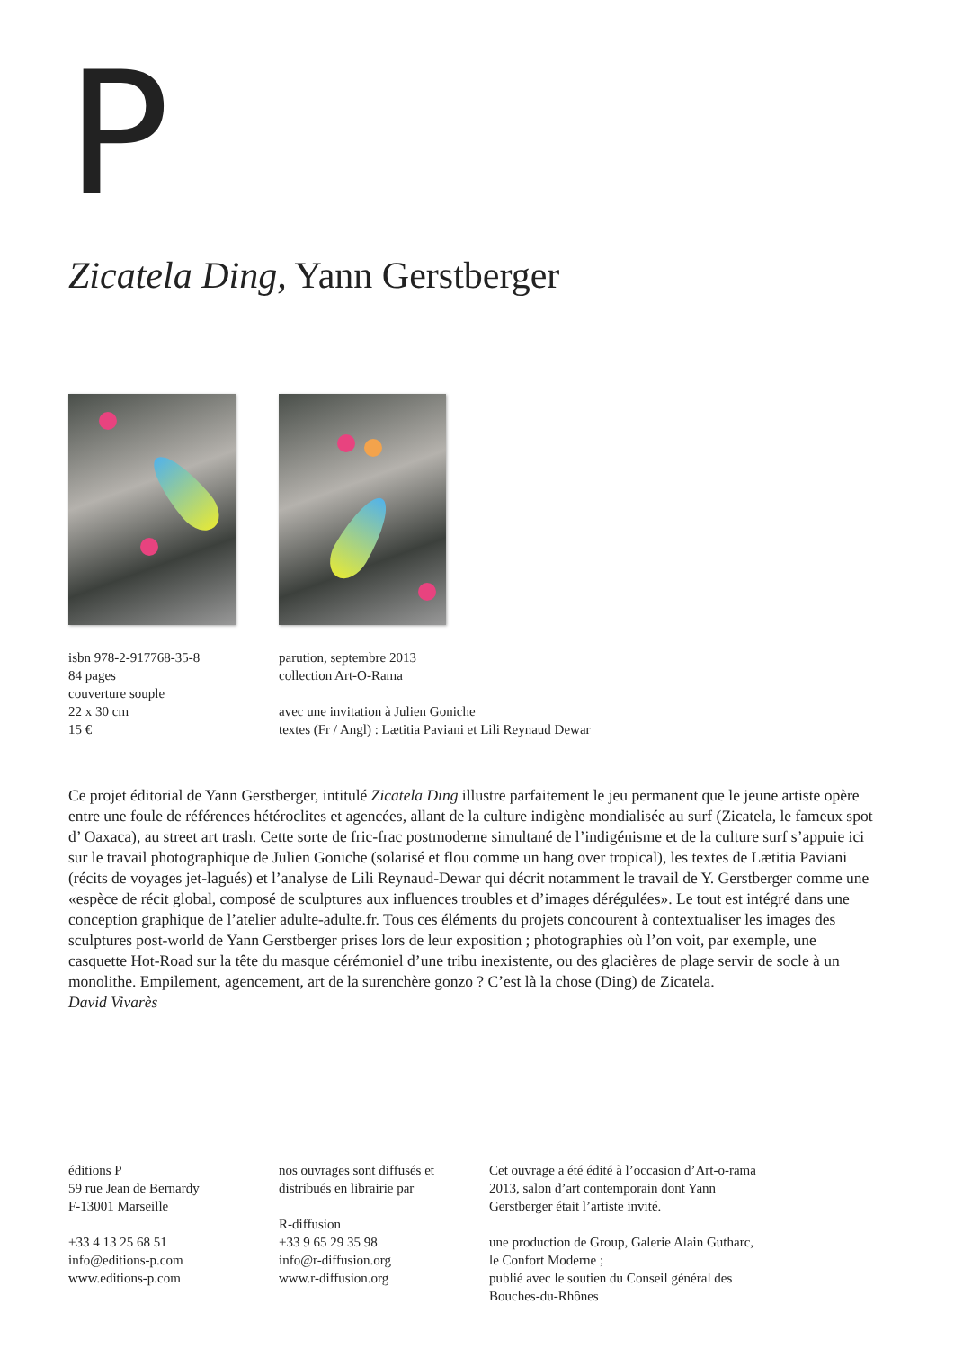P
Zicatela Ding, Yann Gerstberger
isbn 978-2-917768-35-8
84 pages
couverture souple
22 x 30 cm
15 €
parution, septembre 2013
collection Art-O-Rama
avec une invitation à Julien Goniche
textes (Fr / Angl) : Lætitia Paviani et Lili Reynaud Dewar
Ce projet éditorial de Yann Gerstberger, intitulé Zicatela Ding illustre parfaitement le jeu permanent que le jeune artiste opère entre une foule de références hétéroclites et agencées, allant de la culture indigène mondialisée au surf (Zicatela, le fameux spot d’ Oaxaca), au street art trash. Cette sorte de fric-frac postmoderne simultané de l’indigénisme et de la culture surf s’appuie ici sur le travail photographique de Julien Goniche (solarisé et flou comme un hang over tropical), les textes de Lætitia Paviani (récits de voyages jet-lagués) et l’analyse de Lili Reynaud-Dewar qui décrit notamment le travail de Y. Gerstberger comme une «espèce de récit global, composé de sculptures aux influences troubles et d’images dérégulées». Le tout est intégré dans une conception graphique de l’atelier adulte-adulte.fr. Tous ces éléments du projets concourent à contextualiser les images des sculptures post-world de Yann Gerstberger prises lors de leur exposition ; photographies où l’on voit, par exemple, une casquette Hot-Road sur la tête du masque cérémoniel d’une tribu inexistente, ou des glacières de plage servir de socle à un monolithe. Empilement, agencement, art de la surenchère gonzo ? C’est là la chose (Ding) de Zicatela.
David Vivarès
éditions P
59 rue Jean de Bernardy
F-13001 Marseille
+33 4 13 25 68 51
info@editions-p.com
www.editions-p.com
nos ouvrages sont diffusés et distribués en librairie par
R-diffusion
+33 9 65 29 35 98
info@r-diffusion.org
www.r-diffusion.org
Cet ouvrage a été édité à l’occasion d’Art-o-rama 2013, salon d’art contemporain dont Yann Gerstberger était l’artiste invité.
une production de Group, Galerie Alain Gutharc, le Confort Moderne ;
publié avec le soutien du Conseil général des Bouches-du-Rhônes